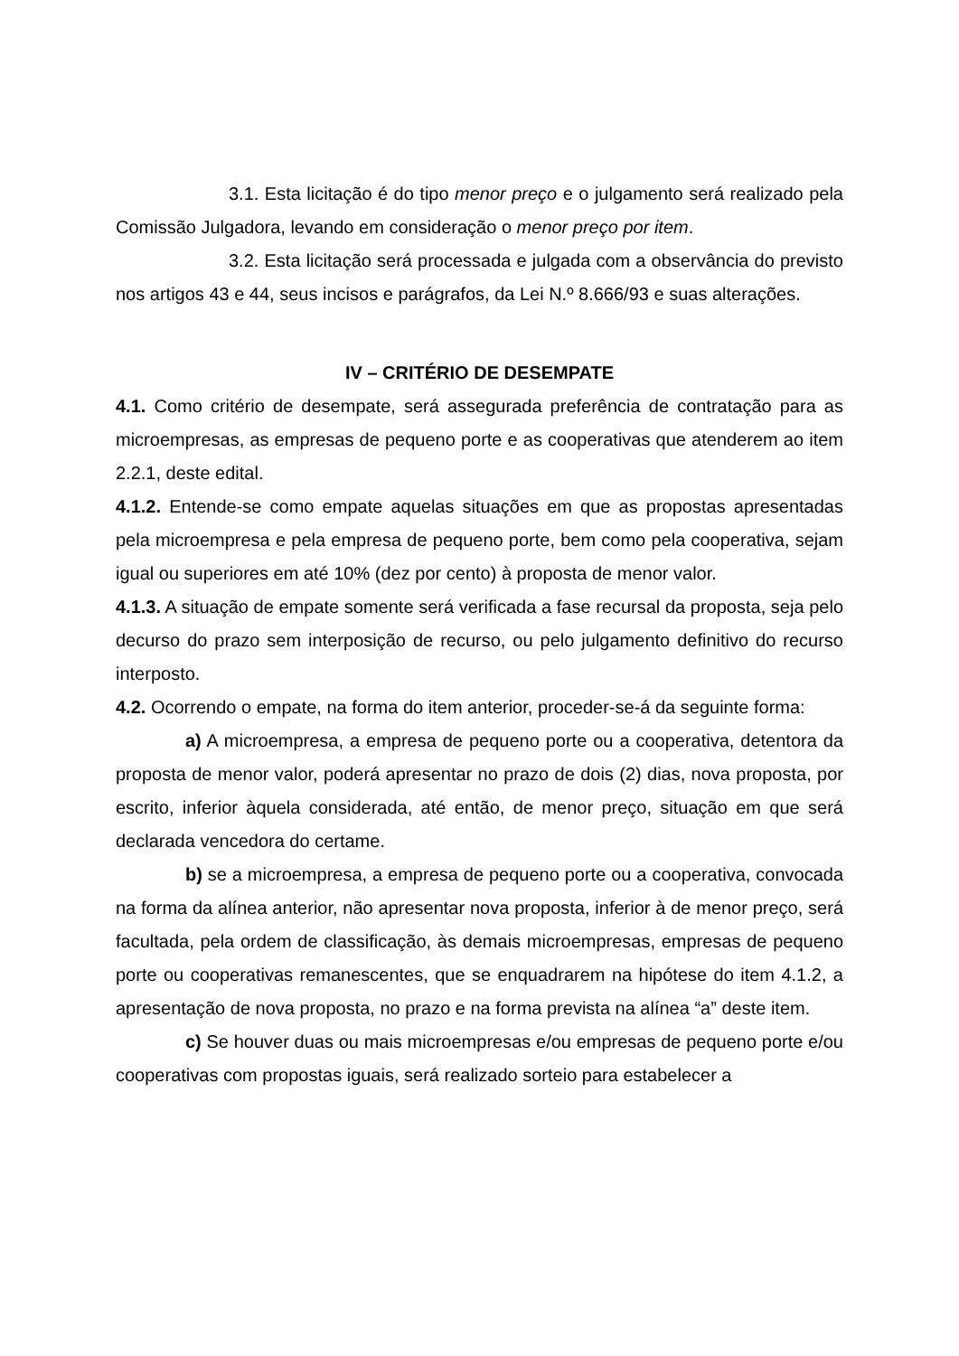3.1. Esta licitação é do tipo menor preço e o julgamento será realizado pela Comissão Julgadora, levando em consideração o menor preço por item.
3.2. Esta licitação será processada e julgada com a observância do previsto nos artigos 43 e 44, seus incisos e parágrafos, da Lei N.º 8.666/93 e suas alterações.
IV – CRITÉRIO DE DESEMPATE
4.1. Como critério de desempate, será assegurada preferência de contratação para as microempresas, as empresas de pequeno porte e as cooperativas que atenderem ao item 2.2.1, deste edital.
4.1.2. Entende-se como empate aquelas situações em que as propostas apresentadas pela microempresa e pela empresa de pequeno porte, bem como pela cooperativa, sejam igual ou superiores em até 10% (dez por cento) à proposta de menor valor.
4.1.3. A situação de empate somente será verificada a fase recursal da proposta, seja pelo decurso do prazo sem interposição de recurso, ou pelo julgamento definitivo do recurso interposto.
4.2. Ocorrendo o empate, na forma do item anterior, proceder-se-á da seguinte forma:
a) A microempresa, a empresa de pequeno porte ou a cooperativa, detentora da proposta de menor valor, poderá apresentar no prazo de dois (2) dias, nova proposta, por escrito, inferior àquela considerada, até então, de menor preço, situação em que será declarada vencedora do certame.
b) se a microempresa, a empresa de pequeno porte ou a cooperativa, convocada na forma da alínea anterior, não apresentar nova proposta, inferior à de menor preço, será facultada, pela ordem de classificação, às demais microempresas, empresas de pequeno porte ou cooperativas remanescentes, que se enquadrarem na hipótese do item 4.1.2, a apresentação de nova proposta, no prazo e na forma prevista na alínea “a” deste item.
c) Se houver duas ou mais microempresas e/ou empresas de pequeno porte e/ou cooperativas com propostas iguais, será realizado sorteio para estabelecer a